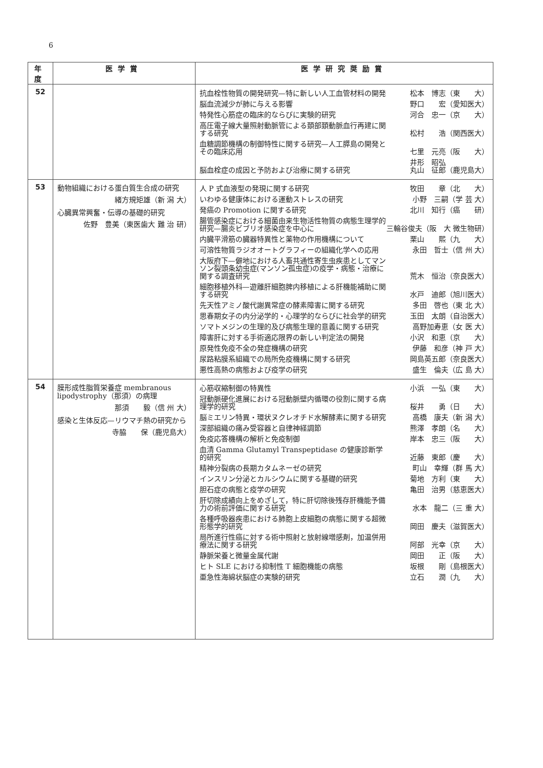6
| 年度 | 医学賞 | 医学研究奨励賞 |
| --- | --- | --- |
| 52 | | 抗血栓性物質の開発研究—特に新しい人工血管材料の開発 松本 博志（東 大） 脳血流減少が肺に与える影響 野口 宏（愛知医大） 特発性心筋症の臨床的ならびに実験的研究 河合 忠一（京 大） 高圧電子線大量照射動脈管による頚部頚動脈血行再建に関する研究 松村 浩（関西医大） 血糖調節機構の制御特性に関する研究—人工膵島の開発とその臨床応用 七里 元亮（阪 大） 脳血栓症の成因と予防および治療に関する研究 井形 昭弘 丸山 征郎（鹿児島大） |
| 53 | 動物組織における蛋白質生合成の研究 緒方規矩雄（新 潟 大） 心臓異常興奮・伝導の基礎的研究 佐野 豊美（東医歯大 難 治 研） | 人 P 式血液型の発現に関する研究 牧田 章（北 大） いわゆる健康体における運動ストレスの研究 小野 三嗣（学 芸 大） 発癌の Promotion に関する研究 北川 知行（癌 研） 腸管感染症における細菌由来生物活性物質の病態生理学的研究—腸炎ビブリオ感染症を中心に 三輪谷俊夫（阪 大 微生物研） 内臓平滑筋の臓器特異性と薬物の作用機構について 栗山 熙（九 大） 可溶性物質ラジオオートグラフィーの組織化学への応用 永田 哲士（信 州 大） 大阪府下—僻地における人畜共通性寄生虫疾患としてマンソン裂頭条幼虫症(マンソン孤虫症)の疫学・病態・治療に関する調査研究 荒木 恒治（奈良医大） 細胞移植外科—遊離肝細胞脾内移植による肝機能補助に関する研究 水戸 迪郎（旭川医大） 先天性アミノ酸代謝異常症の酵素障害に関する研究 多田 啓也（東 北 大） 思春期女子の内分泌学的・心理学的ならびに社会学的研究 玉田 太朗（自治医大） ソマトメジンの生理的及び病態生理的意義に関する研究 高野加寿恵（女 医 大） 障害肝に対する手術適応限界の新しい判定法の開発 小沢 和恵（京 大） 原発性免疫不全の発症機構の研究 伊藤 和彦（神 戸 大） 尿路粘膜系組織での局所免疫機構に関する研究 岡島英五郎（奈良医大） 悪性高熱の病態および疫学の研究 盛生 倫夫（広 島 大） |
| 54 | 膜形成性脂質栄養症 membranous lipodystrophy（那須）の病理 那須 毅（信 州 大） 感染と生体反応—リウマチ熱の研究から 寺脇 保（鹿児島大） | 心筋収縮制御の特異性 小浜 一弘（東 大） 冠動脈硬化進展における冠動脈壁内循環の役割に関する病理学的研究 桜井 勇（日 大） 脳ミエリン特異・環状ヌクレオチド水解酵素に関する研究 高橋 康夫（新 潟 大） 深部組織の痛み受容器と自律神経調節 熊澤 孝朗（名 大） 免疫応答機構の解析と免疫制御 岸本 忠三（阪 大） 血清 Gamma Glutamyl Transpeptidase の健康診断学的研究 近藤 東郎（慶 大） 精神分裂病の長期カタムネーゼの研究 町山 幸輝（群 馬 大） インスリン分泌とカルシウムに関する基礎的研究 菊地 方利（東 大） 胆石症の病態と疫学の研究 亀田 治男（慈恵医大） 肝切除成績向上をめざして，特に肝切除後残存肝機能予備力の術前評価に関する研究 水本 龍二（三 重 大） 各種呼吸器疾患における肺胞上皮細胞の病態に関する超微形態学的研究 岡田 慶夫（滋賀医大） 局所進行性癌に対する術中照射と放射線増感剤，加温併用療法に関する研究 阿部 光幸（京 大） 静脈栄養と微量金属代謝 岡田 正（阪 大） ヒト SLE における抑制性 T 細胞機能の病態 坂根 剛（島根医大） 亜急性海綿状脳症の実験的研究 立石 潤（九 大） |